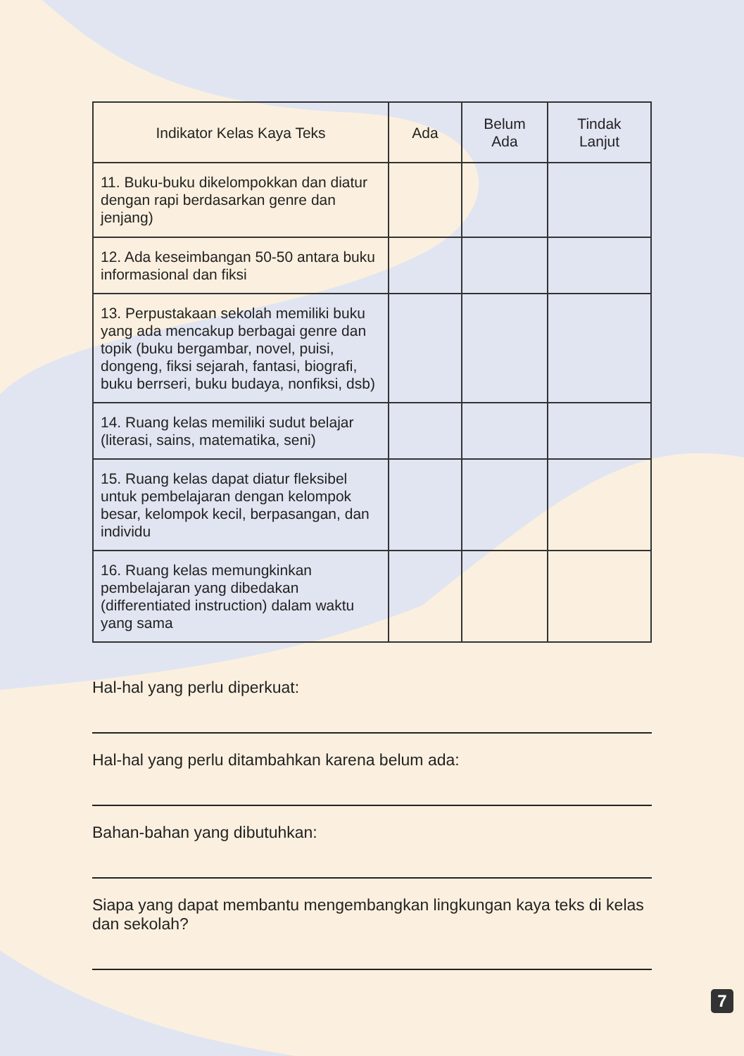| Indikator Kelas Kaya Teks | Ada | Belum Ada | Tindak Lanjut |
| --- | --- | --- | --- |
| 11. Buku-buku dikelompokkan dan diatur dengan rapi berdasarkan genre dan jenjang) | | | |
| 12. Ada keseimbangan 50-50 antara buku informasional dan fiksi | | | |
| 13. Perpustakaan sekolah memiliki buku yang ada mencakup berbagai genre dan topik (buku bergambar, novel, puisi, dongeng, fiksi sejarah, fantasi, biografi, buku berrseri, buku budaya, nonfiksi, dsb) | | | |
| 14. Ruang kelas memiliki sudut belajar (literasi, sains, matematika, seni) | | | |
| 15. Ruang kelas dapat diatur fleksibel untuk pembelajaran dengan kelompok besar, kelompok kecil, berpasangan, dan individu | | | |
| 16. Ruang kelas memungkinkan pembelajaran yang dibedakan (differentiated instruction) dalam waktu yang sama | | | |
Hal-hal yang perlu diperkuat:
Hal-hal yang perlu ditambahkan karena belum ada:
Bahan-bahan yang dibutuhkan:
Siapa yang dapat membantu mengembangkan lingkungan kaya teks di kelas dan sekolah?
7